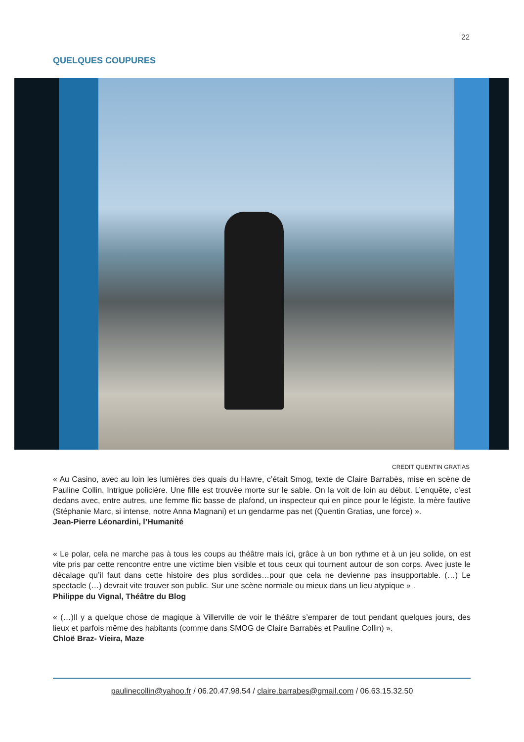22
QUELQUES COUPURES
CREDIT QUENTIN GRATIAS
« Au Casino, avec au loin les lumières des quais du Havre, c’était Smog, texte de Claire Barrabès, mise en scène de Pauline Collin. Intrigue policière. Une fille est trouvée morte sur le sable. On la voit de loin au début. L’enquête, c’est dedans avec, entre autres, une femme flic basse de plafond, un inspecteur qui en pince pour le légiste, la mère fautive (Stéphanie Marc, si intense, notre Anna Magnani) et un gendarme pas net (Quentin Gratias, une force) ».
Jean-Pierre Léonardini, l’Humanité
« Le polar, cela ne marche pas à tous les coups au théâtre mais ici, grâce à un bon rythme et à un jeu solide, on est vite pris par cette rencontre entre une victime bien visible et tous ceux qui tournent autour de son corps. Avec juste le décalage qu’il faut dans cette histoire des plus sordides…pour que cela ne devienne pas insupportable. (…) Le spectacle (…) devrait vite trouver son public. Sur une scène normale ou mieux dans un lieu atypique » .
Philippe du Vignal, Théâtre du Blog
« (…)Il y a quelque chose de magique à Villerville de voir le théâtre s’emparer de tout pendant quelques jours, des lieux et parfois même des habitants (comme dans SMOG de Claire Barrabès et Pauline Collin) ».
Chloë Braz- Vieira, Maze
paulinecollin@yahoo.fr / 06.20.47.98.54 / claire.barrabes@gmail.com / 06.63.15.32.50